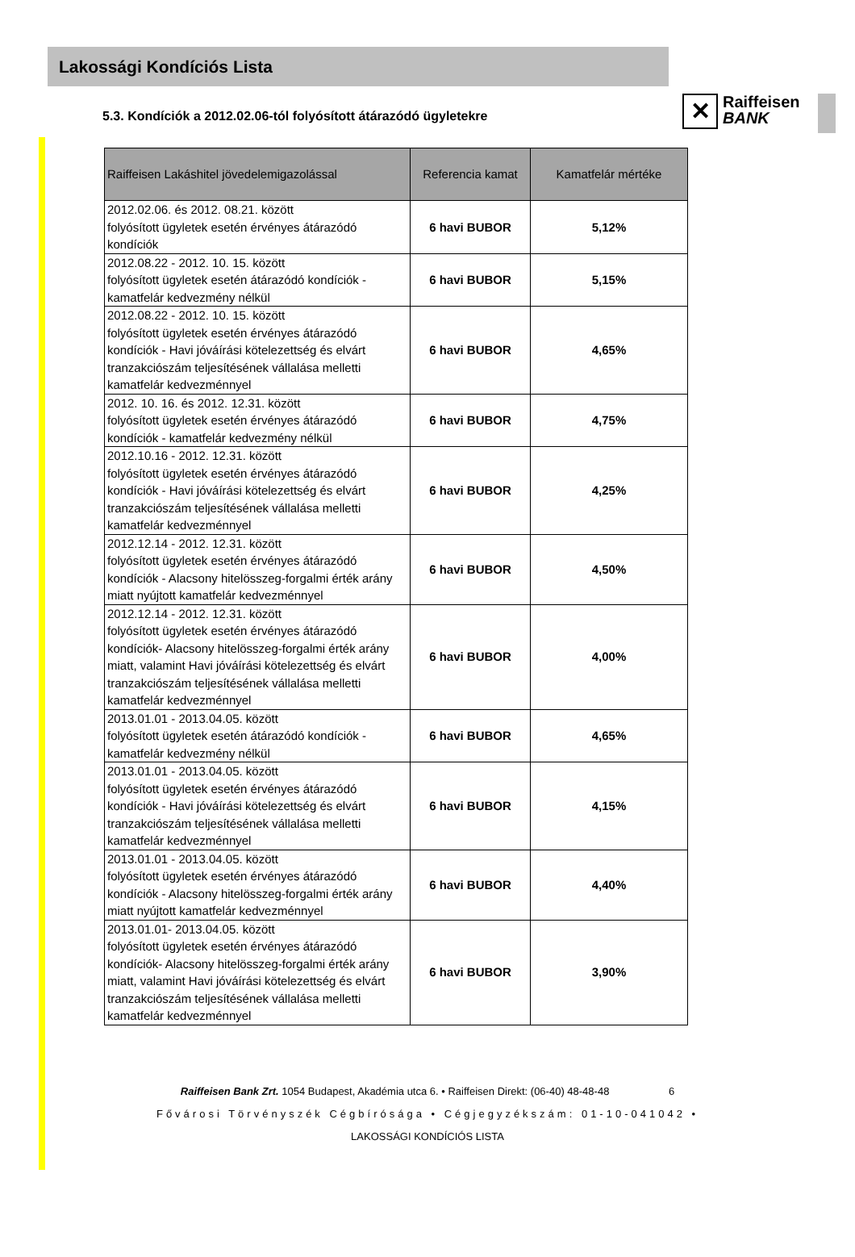Lakossági Kondíciós Lista
✕
Raiffeisen
BANK
5.3. Kondíciók a 2012.02.06-tól folyósított átárazódó ügyletekre
| Raiffeisen Lakáshitel jövedelemigazolással | Referencia kamat | Kamatfelár mértéke |
| --- | --- | --- |
| 2012.02.06. és 2012. 08.21. között folyósított ügyletek esetén érvényes átárazódó kondíciók | 6 havi BUBOR | 5,12% |
| 2012.08.22 - 2012. 10. 15. között folyósított ügyletek esetén átárazódó kondíciók - kamatfelár kedvezmény nélkül | 6 havi BUBOR | 5,15% |
| 2012.08.22 - 2012. 10. 15. között folyósított ügyletek esetén érvényes átárazódó kondíciók - Havi jóváírási kötelezettség és elvárt tranzakciószám teljesítésének vállalása melletti kamatfelár kedvezménnyel | 6 havi BUBOR | 4,65% |
| 2012. 10. 16. és 2012. 12.31. között folyósított ügyletek esetén érvényes átárazódó kondíciók - kamatfelár kedvezmény nélkül | 6 havi BUBOR | 4,75% |
| 2012.10.16 - 2012. 12.31. között folyósított ügyletek esetén érvényes átárazódó kondíciók - Havi jóváírási kötelezettség és elvárt tranzakciószám teljesítésének vállalása melletti kamatfelár kedvezménnyel | 6 havi BUBOR | 4,25% |
| 2012.12.14 - 2012. 12.31. között folyósított ügyletek esetén érvényes átárazódó kondíciók - Alacsony hitelösszeg-forgalmi érték arány miatt nyújtott kamatfelár kedvezménnyel | 6 havi BUBOR | 4,50% |
| 2012.12.14 - 2012. 12.31. között folyósított ügyletek esetén érvényes átárazódó kondíciók- Alacsony hitelösszeg-forgalmi érték arány miatt, valamint Havi jóváírási kötelezettség és elvárt tranzakciószám teljesítésének vállalása melletti kamatfelár kedvezménnyel | 6 havi BUBOR | 4,00% |
| 2013.01.01 - 2013.04.05. között folyósított ügyletek esetén átárazódó kondíciók - kamatfelár kedvezmény nélkül | 6 havi BUBOR | 4,65% |
| 2013.01.01 - 2013.04.05. között folyósított ügyletek esetén érvényes átárazódó kondíciók - Havi jóváírási kötelezettség és elvárt tranzakciószám teljesítésének vállalása melletti kamatfelár kedvezménnyel | 6 havi BUBOR | 4,15% |
| 2013.01.01 - 2013.04.05. között folyósított ügyletek esetén érvényes átárazódó kondíciók - Alacsony hitelösszeg-forgalmi érték arány miatt nyújtott kamatfelár kedvezménnyel | 6 havi BUBOR | 4,40% |
| 2013.01.01- 2013.04.05. között folyósított ügyletek esetén érvényes átárazódó kondíciók- Alacsony hitelösszeg-forgalmi érték arány miatt, valamint Havi jóváírási kötelezettség és elvárt tranzakciószám teljesítésének vállalása melletti kamatfelár kedvezménnyel | 6 havi BUBOR | 3,90% |
Raiffeisen Bank Zrt. 1054 Budapest, Akadémia utca 6. • Raiffeisen Direkt: (06-40) 48-48-48 6
Fővárosi Törvényszék Cégbírósága • Cégjegyzékszám: 01-10-041042 •
LAKOSSÁGI KONDÍCIÓS LISTA